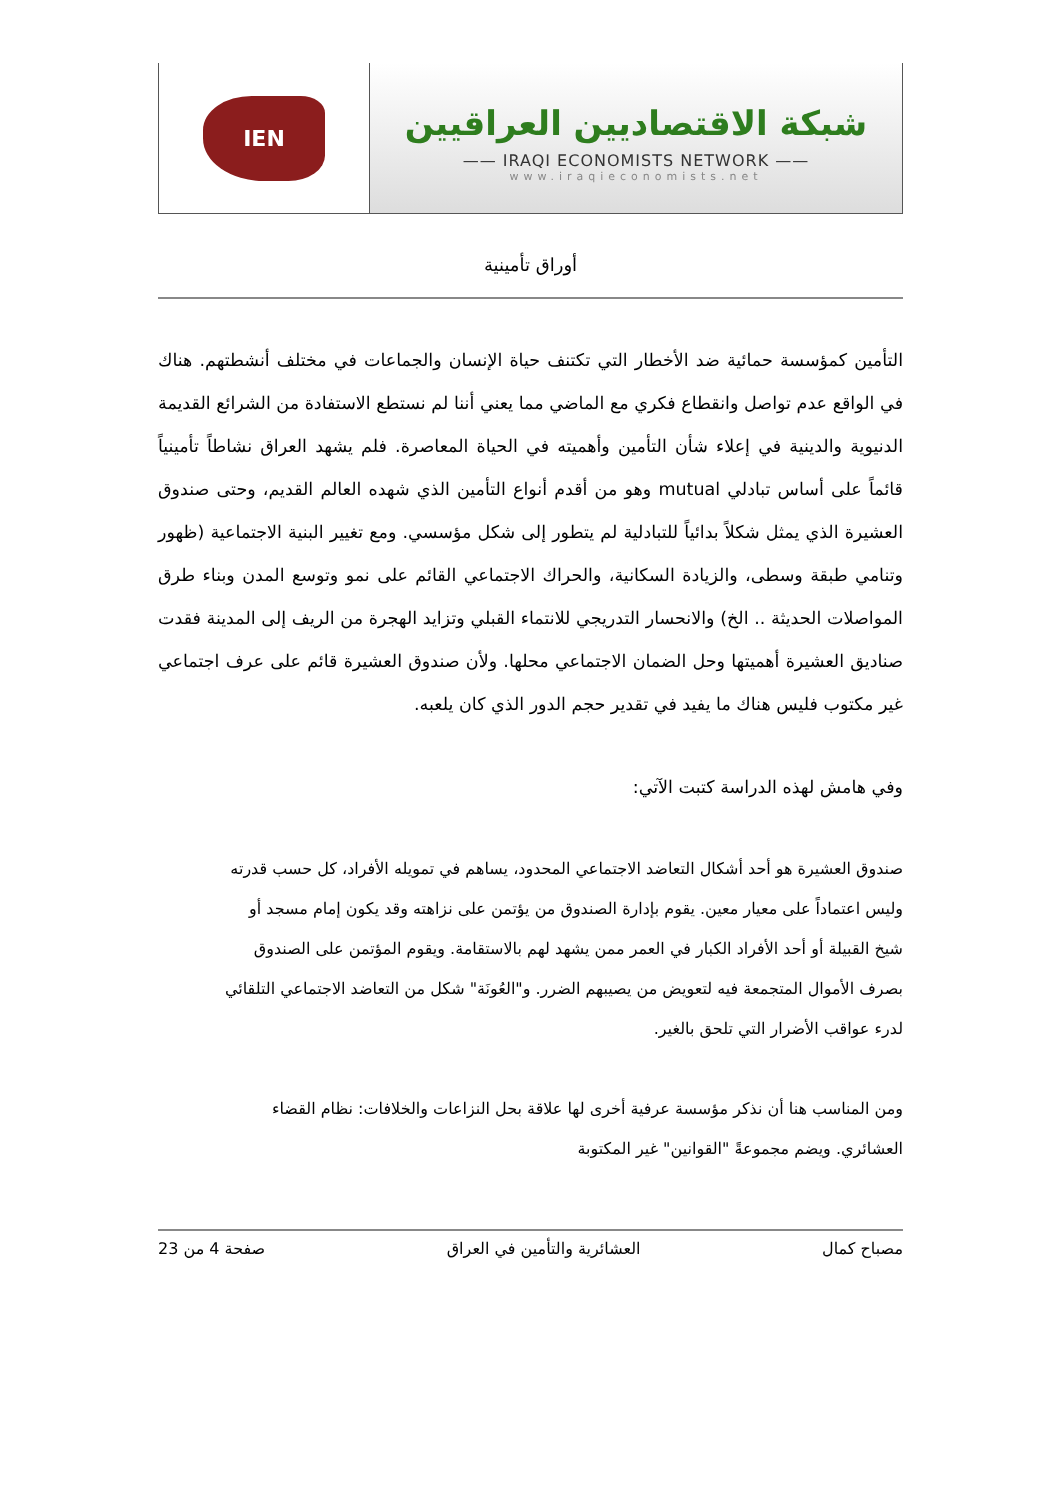شبكة الاقتصاديين العراقيين
—— IRAQI ECONOMISTS NETWORK ——
www.iraqieconomists.net
IEN
أوراق تأمينية
التأمين كمؤسسة حمائية ضد الأخطار التي تكتنف حياة الإنسان والجماعات في مختلف أنشطتهم. هناك في الواقع عدم تواصل وانقطاع فكري مع الماضي مما يعني أننا لم نستطع الاستفادة من الشرائع القديمة الدنيوية والدينية في إعلاء شأن التأمين وأهميته في الحياة المعاصرة. فلم يشهد العراق نشاطاً تأمينياً قائماً على أساس تبادلي mutual وهو من أقدم أنواع التأمين الذي شهده العالم القديم، وحتى صندوق العشيرة الذي يمثل شكلاً بدائياً للتبادلية لم يتطور إلى شكل مؤسسي. ومع تغيير البنية الاجتماعية (ظهور وتنامي طبقة وسطى، والزيادة السكانية، والحراك الاجتماعي القائم على نمو وتوسع المدن وبناء طرق المواصلات الحديثة .. الخ) والانحسار التدريجي للانتماء القبلي وتزايد الهجرة من الريف إلى المدينة فقدت صناديق العشيرة أهميتها وحل الضمان الاجتماعي محلها. ولأن صندوق العشيرة قائم على عرف اجتماعي غير مكتوب فليس هناك ما يفيد في تقدير حجم الدور الذي كان يلعبه.
وفي هامش لهذه الدراسة كتبت الآتي:
صندوق العشيرة هو أحد أشكال التعاضد الاجتماعي المحدود، يساهم في تمويله الأفراد، كل حسب قدرته وليس اعتماداً على معيار معين. يقوم بإدارة الصندوق من يؤتمن على نزاهته وقد يكون إمام مسجد أو شيخ القبيلة أو أحد الأفراد الكبار في العمر ممن يشهد لهم بالاستقامة. ويقوم المؤتمن على الصندوق بصرف الأموال المتجمعة فيه لتعويض من يصيبهم الضرر. و"العُونَة" شكل من التعاضد الاجتماعي التلقائي لدرء عواقب الأضرار التي تلحق بالغير.
ومن المناسب هنا أن نذكر مؤسسة عرفية أخرى لها علاقة بحل النزاعات والخلافات: نظام القضاء العشائري. ويضم مجموعةً "القوانين" غير المكتوبة
مصباح كمال العشائرية والتأمين في العراق صفحة 4 من 23